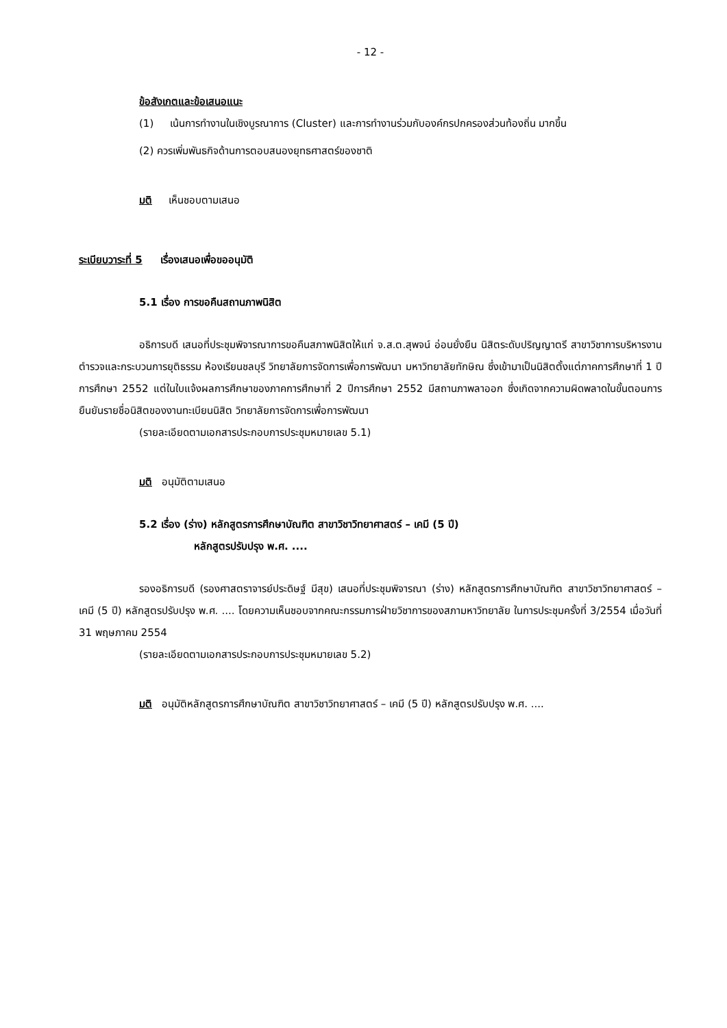- 12 -
ข้อสังเกตและข้อเสนอแนะ
(1) เน้นการทำงานในเชิงบูรณาการ (Cluster) และการทำงานร่วมกับองค์กรปกครองส่วนท้องถิ่น มากขึ้น
(2) ควรเพิ่มพันธกิจด้านการตอบสนองยุทธศาสตร์ของชาติ
มติ เห็นชอบตามเสนอ
ระเบียบวาระที่ 5 เรื่องเสนอเพื่อขออนุมัติ
5.1 เรื่อง การขอคืนสถานภาพนิสิต
อธิการบดี เสนอที่ประชุมพิจารณาการขอคืนสภาพนิสิตให้แก่ จ.ส.ต.สุพจน์ อ่อนยั่งยืน นิสิตระดับปริญญาตรี สาขาวิชาการบริหารงานตำรวจและกระบวนการยุติธรรม ห้องเรียนชลบุรี วิทยาลัยการจัดการเพื่อการพัฒนา มหาวิทยาลัยทักษิณ ซึ่งเข้ามาเป็นนิสิตตั้งแต่ภาคการศึกษาที่ 1 ปีการศึกษา 2552 แต่ในใบแจ้งผลการศึกษาของภาคการศึกษาที่ 2 ปีการศึกษา 2552 มีสถานภาพลาออก ซึ่งเกิดจากความผิดพลาดในขั้นตอนการยืนยันรายชื่อนิสิตของงานทะเบียนนิสิต วิทยาลัยการจัดการเพื่อการพัฒนา
(รายละเอียดตามเอกสารประกอบการประชุมหมายเลข 5.1)
มติ อนุมัติตามเสนอ
5.2 เรื่อง (ร่าง) หลักสูตรการศึกษาบัณฑิต สาขาวิชาวิทยาศาสตร์ – เคมี (5 ปี)
หลักสูตรปรับปรุง พ.ศ. ....
รองอธิการบดี (รองศาสตราจารย์ประดิษฐ์ มีสุข) เสนอที่ประชุมพิจารณา (ร่าง) หลักสูตรการศึกษาบัณฑิต สาขาวิชาวิทยาศาสตร์ – เคมี (5 ปี) หลักสูตรปรับปรุง พ.ศ. .... โดยความเห็นชอบจากคณะกรรมการฝ่ายวิชาการของสภามหาวิทยาลัย ในการประชุมครั้งที่ 3/2554 เมื่อวันที่ 31 พฤษภาคม 2554
(รายละเอียดตามเอกสารประกอบการประชุมหมายเลข 5.2)
มติ อนุมัติหลักสูตรการศึกษาบัณฑิต สาขาวิชาวิทยาศาสตร์ – เคมี (5 ปี) หลักสูตรปรับปรุง พ.ศ. ....